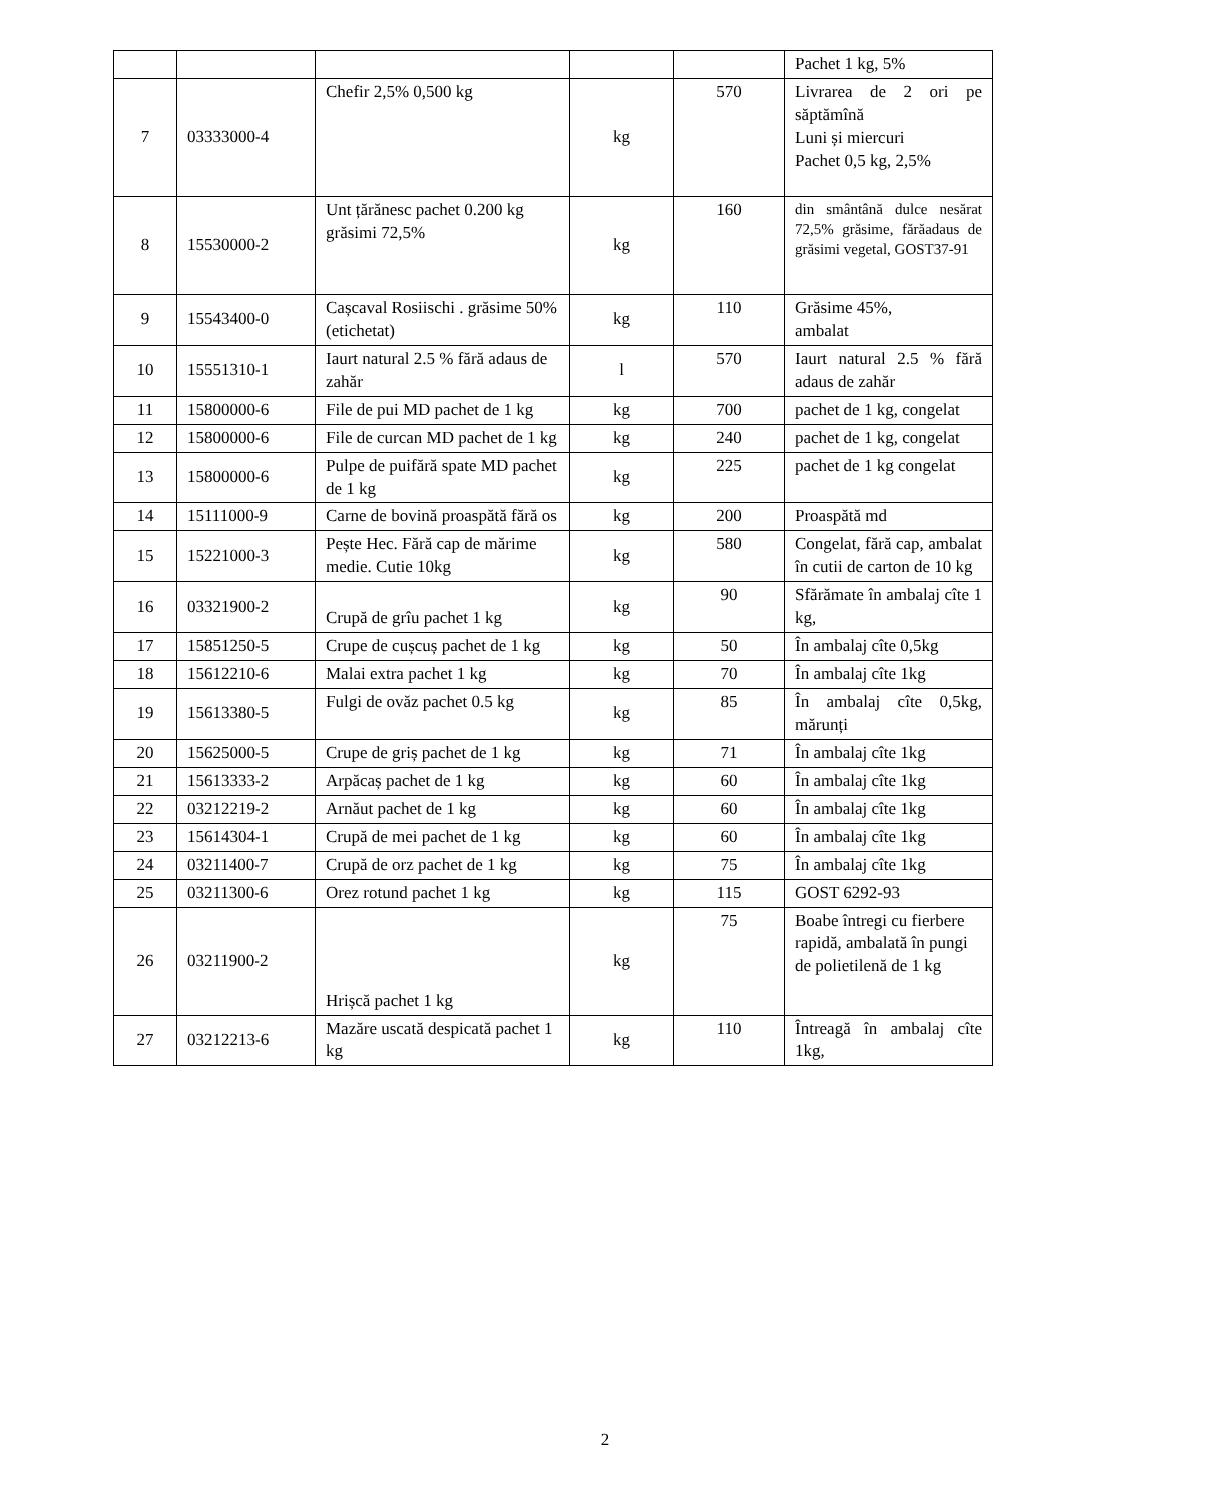| | | | | | Pachet 1 kg, 5% |
| 7 | 03333000-4 | Chefir 2,5% 0,500 kg | kg | 570 | Livrarea de 2 ori pe săptămînă Luni și miercuri Pachet 0,5 kg, 2,5% |
| 8 | 15530000-2 | Unt țărănesc pachet 0.200 kg grăsimi 72,5% | kg | 160 | din smântână dulce nesărat 72,5% grăsime, fărăadaus de grăsimi vegetal, GOST37-91 |
| 9 | 15543400-0 | Cașcaval Rosiischi . grăsime 50% (etichetat) | kg | 110 | Grăsime 45%, ambalat |
| 10 | 15551310-1 | Iaurt natural 2.5 % fără adaus de zahăr | l | 570 | Iaurt natural 2.5 % fără adaus de zahăr |
| 11 | 15800000-6 | File de pui MD pachet de 1 kg | kg | 700 | pachet de 1 kg, congelat |
| 12 | 15800000-6 | File de curcan MD pachet de 1 kg | kg | 240 | pachet de 1 kg, congelat |
| 13 | 15800000-6 | Pulpe de puifără spate MD pachet de 1 kg | kg | 225 | pachet de 1 kg congelat |
| 14 | 15111000-9 | Carne de bovină proaspătă fără os | kg | 200 | Proaspătă md |
| 15 | 15221000-3 | Pește Hec. Fără cap de mărime medie. Cutie 10kg | kg | 580 | Congelat, fără cap, ambalat în cutii de carton de 10 kg |
| 16 | 03321900-2 | Crupă de grîu pachet 1 kg | kg | 90 | Sfărămate în ambalaj cîte 1 kg, |
| 17 | 15851250-5 | Crupe de cușcuș pachet de 1 kg | kg | 50 | În ambalaj cîte 0,5kg |
| 18 | 15612210-6 | Malai extra pachet 1 kg | kg | 70 | În ambalaj cîte 1kg |
| 19 | 15613380-5 | Fulgi de ovăz pachet 0.5 kg | kg | 85 | În ambalaj cîte 0,5kg, mărunți |
| 20 | 15625000-5 | Crupe de griș pachet de 1 kg | kg | 71 | În ambalaj cîte 1kg |
| 21 | 15613333-2 | Arpăcaș pachet de 1 kg | kg | 60 | În ambalaj cîte 1kg |
| 22 | 03212219-2 | Arnăut pachet de 1 kg | kg | 60 | În ambalaj cîte 1kg |
| 23 | 15614304-1 | Crupă de mei pachet de 1 kg | kg | 60 | În ambalaj cîte 1kg |
| 24 | 03211400-7 | Crupă de orz pachet de 1 kg | kg | 75 | În ambalaj cîte 1kg |
| 25 | 03211300-6 | Orez rotund pachet 1 kg | kg | 115 | GOST 6292-93 |
| 26 | 03211900-2 | Hrișcă pachet 1 kg | kg | 75 | Boabe întregi cu fierbere rapidă, ambalată în pungi de polietilenă de 1 kg |
| 27 | 03212213-6 | Mazăre uscată despicată pachet 1 kg | kg | 110 | Întreagă în ambalaj cîte 1kg, |
2